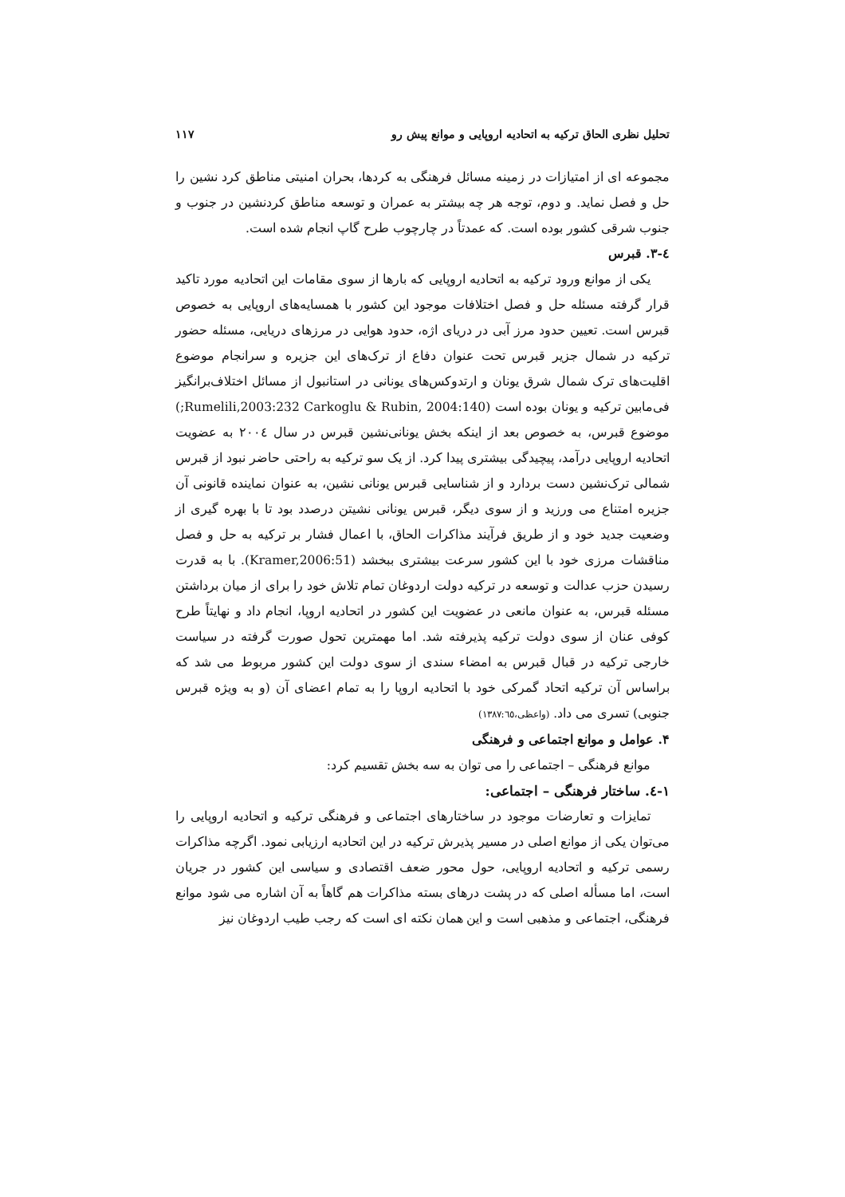تحلیل نظری الحاق ترکیه به اتحادیه اروپایی و موانع پیش رو ۱۱۷
مجموعه ای از امتیازات در زمینه مسائل فرهنگی به کردها، بحران امنیتی مناطق کرد نشین را حل و فصل نماید. و دوم، توجه هر چه بیشتر به عمران و توسعه مناطق کردنشین در جنوب و جنوب شرقی کشور بوده است. که عمدتاً در چارچوب طرح گاپ انجام شده است.
٤-۳. قبرس
یکی از موانع ورود ترکیه به اتحادیه اروپایی که بارها از سوی مقامات این اتحادیه مورد تاکید قرار گرفته مسئله حل و فصل اختلافات موجود این کشور با همسایه‌های اروپایی به خصوص قبرس است. تعیین حدود مرز آبی در دریای اژه، حدود هوایی در مرزهای دریایی، مسئله حضور ترکیه در شمال جزیر قبرس تحت عنوان دفاع از ترک‌های این جزیره و سرانجام موضوع اقلیت‌های ترک شمال شرق یونان و ارتدوکس‌های یونانی در استانبول از مسائل اختلاف‌برانگیز فی‌مابین ترکیه و یونان بوده است (Rumelili,2003:232 Carkoglu & Rubin, 2004:140;) موضوع قبرس، به خصوص بعد از اینکه بخش یونانی‌نشین قبرس در سال ۲۰۰٤ به عضویت اتحادیه اروپایی درآمد، پیچیدگی بیشتری پیدا کرد. از یک سو ترکیه به راحتی حاضر نبود از قبرس شمالی ترک‌نشین دست بردارد و از شناسایی قبرس یونانی نشین، به عنوان نماینده قانونی آن جزیره امتناع می ورزید و از سوی دیگر، قبرس یونانی نشیتن درصدد بود تا با بهره گیری از وضعیت جدید خود و از طریق فرآیند مذاکرات الحاق، با اعمال فشار بر ترکیه به حل و فصل مناقشات مرزی خود با این کشور سرعت بیشتری ببخشد (Kramer,2006:51). با به قدرت رسیدن حزب عدالت و توسعه در ترکیه دولت اردوغان تمام تلاش خود را برای از میان برداشتن مسئله قبرس، به عنوان مانعی در عضویت این کشور در اتحادیه اروپا، انجام داد و نهایتاً طرح کوفی عنان از سوی دولت ترکیه پذیرفته شد. اما مهمترین تحول صورت گرفته در سیاست خارجی ترکیه در قبال قبرس به امضاء سندی از سوی دولت این کشور مربوط می شد که براساس آن ترکیه اتحاد گمرکی خود با اتحادیه اروپا را به تمام اعضای آن (و به ویژه قبرس جنوبی) تسری می داد. (واعظی،۱۳۸۷:٦٥)
۴. عوامل و موانع اجتماعی و فرهنگی
موانع فرهنگی – اجتماعی را می توان به سه بخش تقسیم کرد:
١-٤. ساختار فرهنگی – اجتماعی:
تمایزات و تعارضات موجود در ساختارهای اجتماعی و فرهنگی ترکیه و اتحادیه اروپایی را می‌توان یکی از موانع اصلی در مسیر پذیرش ترکیه در این اتحادیه ارزیابی نمود. اگرچه مذاکرات رسمی ترکیه و اتحادیه اروپایی، حول محور ضعف اقتصادی و سیاسی این کشور در جریان است، اما مسأله اصلی که در پشت درهای بسته مذاکرات هم گاهاً به آن اشاره می شود موانع فرهنگی، اجتماعی و مذهبی است و این همان نکته ای است که رجب طیب اردوغان نیز